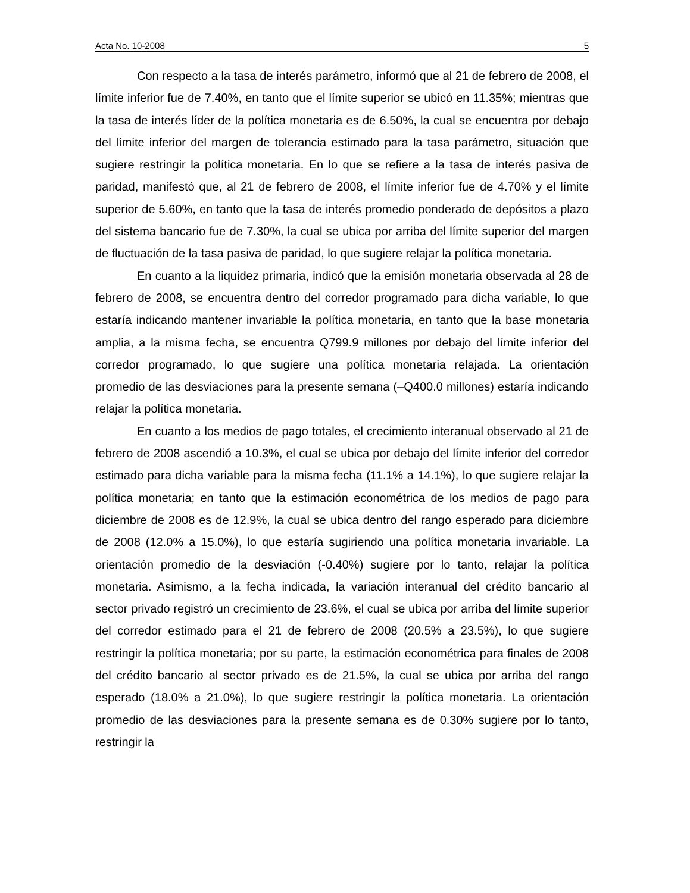Acta No. 10-2008 5
Con respecto a la tasa de interés parámetro, informó que al 21 de febrero de 2008, el límite inferior fue de 7.40%, en tanto que el límite superior se ubicó en 11.35%; mientras que la tasa de interés líder de la política monetaria es de 6.50%, la cual se encuentra por debajo del límite inferior del margen de tolerancia estimado para la tasa parámetro, situación que sugiere restringir la política monetaria. En lo que se refiere a la tasa de interés pasiva de paridad, manifestó que, al 21 de febrero de 2008, el límite inferior fue de 4.70% y el límite superior de 5.60%, en tanto que la tasa de interés promedio ponderado de depósitos a plazo del sistema bancario fue de 7.30%, la cual se ubica por arriba del límite superior del margen de fluctuación de la tasa pasiva de paridad, lo que sugiere relajar la política monetaria.
En cuanto a la liquidez primaria, indicó que la emisión monetaria observada al 28 de febrero de 2008, se encuentra dentro del corredor programado para dicha variable, lo que estaría indicando mantener invariable la política monetaria, en tanto que la base monetaria amplia, a la misma fecha, se encuentra Q799.9 millones por debajo del límite inferior del corredor programado, lo que sugiere una política monetaria relajada. La orientación promedio de las desviaciones para la presente semana (–Q400.0 millones) estaría indicando relajar la política monetaria.
En cuanto a los medios de pago totales, el crecimiento interanual observado al 21 de febrero de 2008 ascendió a 10.3%, el cual se ubica por debajo del límite inferior del corredor estimado para dicha variable para la misma fecha (11.1% a 14.1%), lo que sugiere relajar la política monetaria; en tanto que la estimación econométrica de los medios de pago para diciembre de 2008 es de 12.9%, la cual se ubica dentro del rango esperado para diciembre de 2008 (12.0% a 15.0%), lo que estaría sugiriendo una política monetaria invariable. La orientación promedio de la desviación (-0.40%) sugiere por lo tanto, relajar la política monetaria. Asimismo, a la fecha indicada, la variación interanual del crédito bancario al sector privado registró un crecimiento de 23.6%, el cual se ubica por arriba del límite superior del corredor estimado para el 21 de febrero de 2008 (20.5% a 23.5%), lo que sugiere restringir la política monetaria; por su parte, la estimación econométrica para finales de 2008 del crédito bancario al sector privado es de 21.5%, la cual se ubica por arriba del rango esperado (18.0% a 21.0%), lo que sugiere restringir la política monetaria. La orientación promedio de las desviaciones para la presente semana es de 0.30% sugiere por lo tanto, restringir la